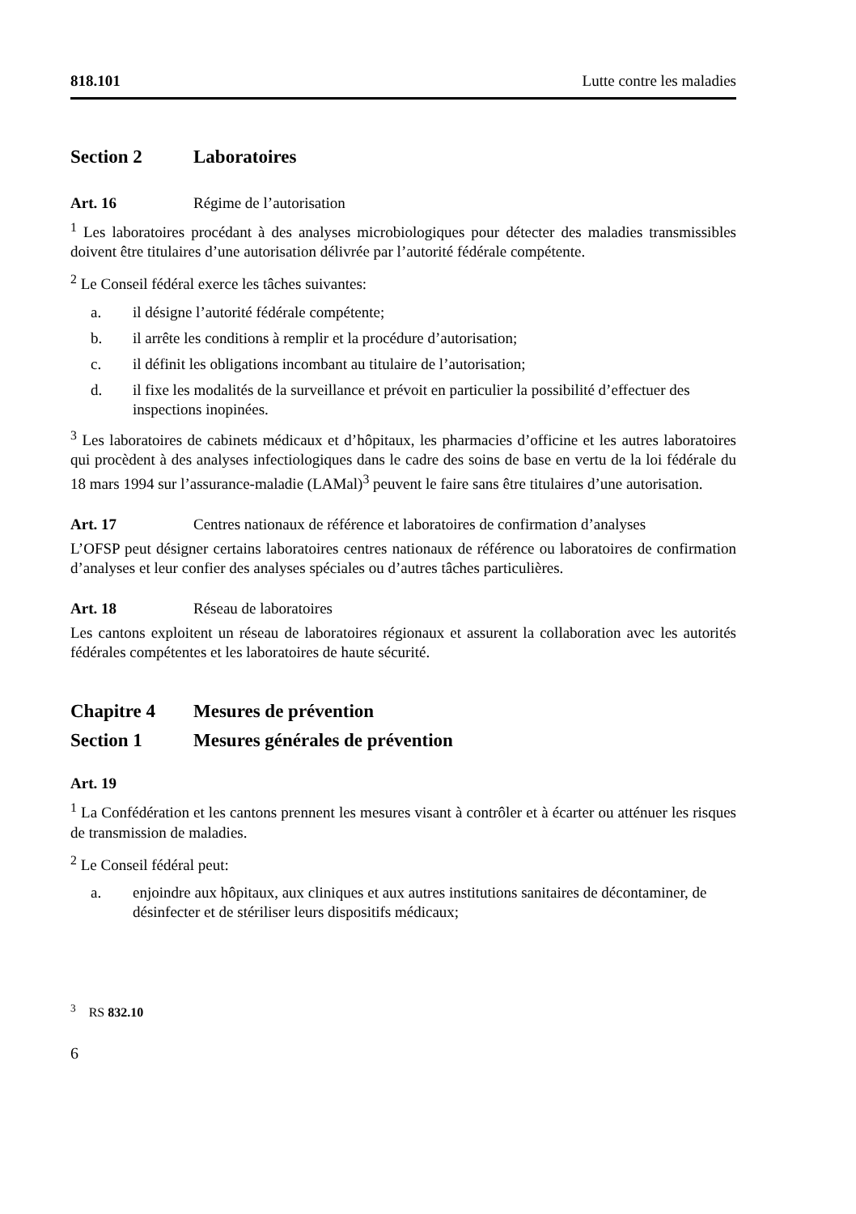818.101 Lutte contre les maladies
Section 2 Laboratoires
Art. 16 Régime de l’autorisation
<sup>1</sup> Les laboratoires procédant à des analyses microbiologiques pour détecter des maladies transmissibles doivent être titulaires d’une autorisation délivrée par l’autorité fédérale compétente.
<sup>2</sup> Le Conseil fédéral exerce les tâches suivantes:
a. il désigne l’autorité fédérale compétente;
b. il arrête les conditions à remplir et la procédure d’autorisation;
c. il définit les obligations incombant au titulaire de l’autorisation;
d. il fixe les modalités de la surveillance et prévoit en particulier la possibilité d’effectuer des inspections inopinées.
<sup>3</sup> Les laboratoires de cabinets médicaux et d’hôpitaux, les pharmacies d’officine et les autres laboratoires qui procèdent à des analyses infectiologiques dans le cadre des soins de base en vertu de la loi fédérale du 18 mars 1994 sur l’assurance-maladie (LAMal)<sup>3</sup> peuvent le faire sans être titulaires d’une autorisation.
Art. 17 Centres nationaux de référence et laboratoires de confirmation d’analyses
L’OFSP peut désigner certains laboratoires centres nationaux de référence ou laboratoires de confirmation d’analyses et leur confier des analyses spéciales ou d’autres tâches particulières.
Art. 18 Réseau de laboratoires
Les cantons exploitent un réseau de laboratoires régionaux et assurent la collaboration avec les autorités fédérales compétentes et les laboratoires de haute sécurité.
Chapitre 4 Mesures de prévention
Section 1 Mesures générales de prévention
Art. 19
<sup>1</sup> La Confédération et les cantons prennent les mesures visant à contrôler et à écarter ou atténuer les risques de transmission de maladies.
<sup>2</sup> Le Conseil fédéral peut:
a. enjoindre aux hôpitaux, aux cliniques et aux autres institutions sanitaires de décontaminer, de désinfecter et de stériliser leurs dispositifs médicaux;
<sup>3</sup> RS 832.10
6